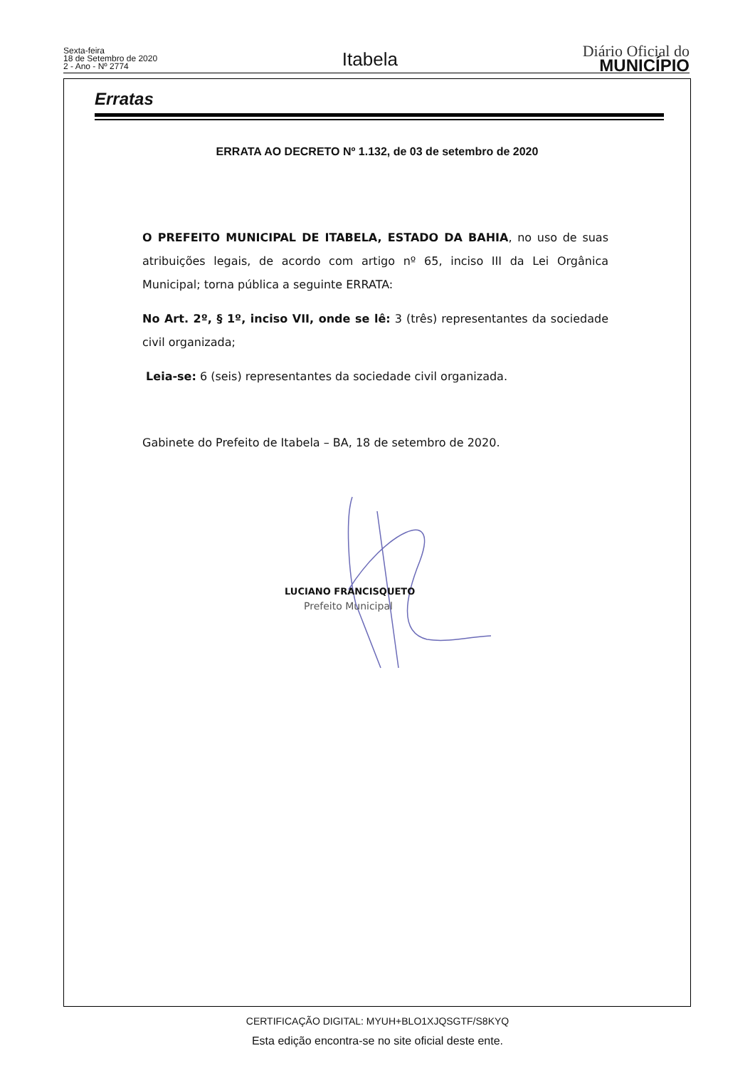Sexta-feira
18 de Setembro de 2020
2 - Ano - Nº 2774
Itabela
Diário Oficial do
MUNICÍPIO
Erratas
ERRATA AO DECRETO Nº 1.132, de 03 de setembro de 2020
O PREFEITO MUNICIPAL DE ITABELA, ESTADO DA BAHIA, no uso de suas atribuições legais, de acordo com artigo nº 65, inciso III da Lei Orgânica Municipal; torna pública a seguinte ERRATA:
No Art. 2º, § 1º, inciso VII, onde se lê: 3 (três) representantes da sociedade civil organizada;
Leia-se: 6 (seis) representantes da sociedade civil organizada.
Gabinete do Prefeito de Itabela – BA, 18 de setembro de 2020.
LUCIANO FRANCISQUETO
Prefeito Municipal
CERTIFICAÇÃO DIGITAL: MYUH+BLO1XJQSGTF/S8KYQ
Esta edição encontra-se no site oficial deste ente.